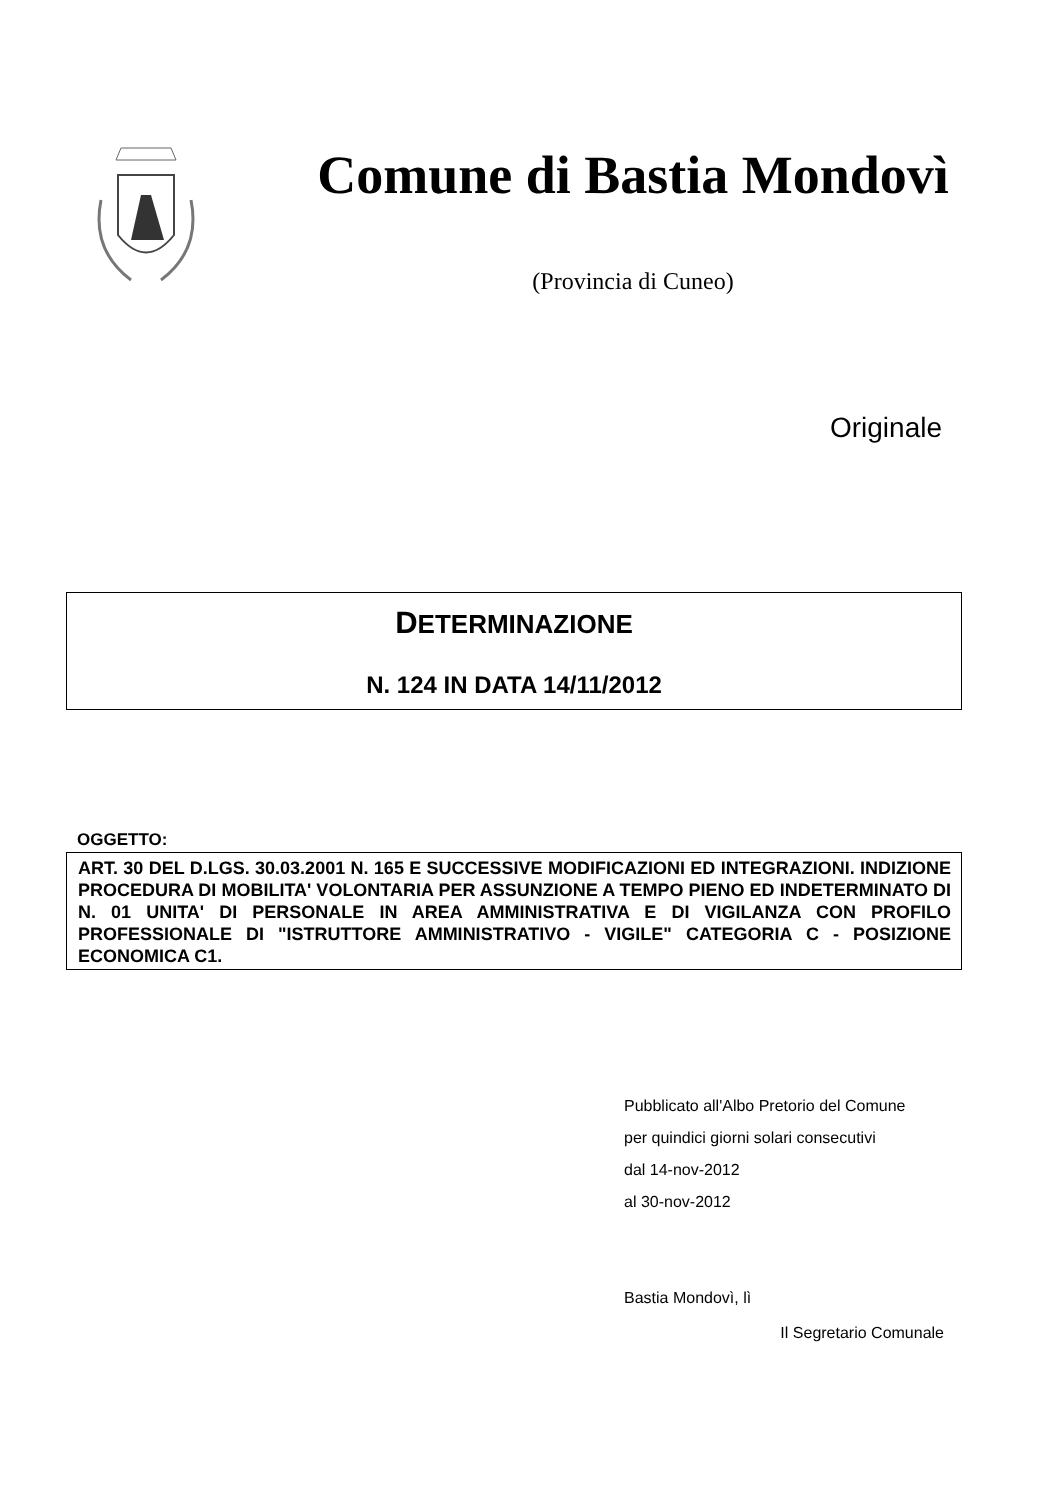Comune di Bastia Mondovì
(Provincia di Cuneo)
Originale
DETERMINAZIONE
N. 124 IN DATA 14/11/2012
OGGETTO:
ART. 30 DEL D.LGS. 30.03.2001 N. 165 E SUCCESSIVE MODIFICAZIONI ED INTEGRAZIONI. INDIZIONE PROCEDURA DI MOBILITA' VOLONTARIA PER ASSUNZIONE A TEMPO PIENO ED INDETERMINATO DI N. 01 UNITA' DI PERSONALE IN AREA AMMINISTRATIVA E DI VIGILANZA CON PROFILO PROFESSIONALE DI "ISTRUTTORE AMMINISTRATIVO - VIGILE" CATEGORIA C - POSIZIONE ECONOMICA C1.
Pubblicato all'Albo Pretorio del Comune
per quindici giorni solari consecutivi
dal 14-nov-2012
al 30-nov-2012
Bastia Mondovì, lì
Il Segretario Comunale